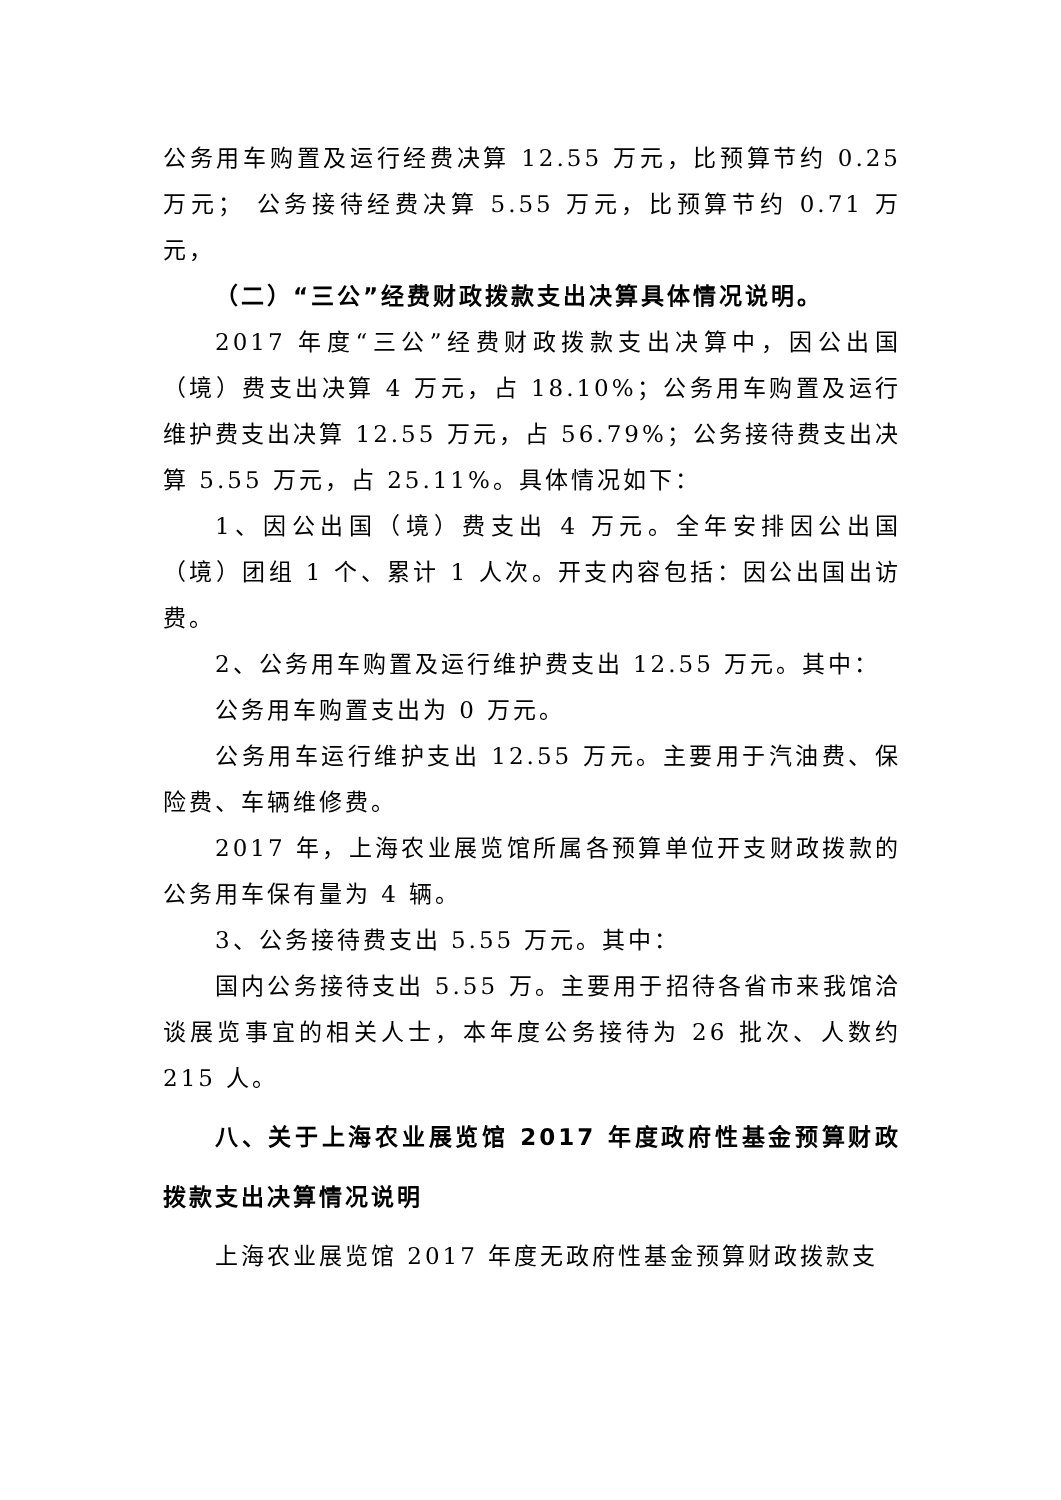公务用车购置及运行经费决算 12.55 万元，比预算节约 0.25 万元； 公务接待经费决算 5.55 万元，比预算节约 0.71 万元，
（二）“三公”经费财政拨款支出决算具体情况说明。
2017 年度“三公”经费财政拨款支出决算中，因公出国（境）费支出决算 4 万元，占 18.10%；公务用车购置及运行维护费支出决算 12.55 万元，占 56.79%；公务接待费支出决算 5.55 万元，占 25.11%。具体情况如下：
1、因公出国（境）费支出 4 万元。全年安排因公出国（境）团组 1 个、累计 1 人次。开支内容包括：因公出国出访费。
2、公务用车购置及运行维护费支出 12.55 万元。其中：
公务用车购置支出为 0 万元。
公务用车运行维护支出 12.55 万元。主要用于汽油费、保险费、车辆维修费。
2017 年，上海农业展览馆所属各预算单位开支财政拨款的公务用车保有量为 4 辆。
3、公务接待费支出 5.55 万元。其中：
国内公务接待支出 5.55 万。主要用于招待各省市来我馆洽谈展览事宜的相关人士，本年度公务接待为 26 批次、人数约 215 人。
八、关于上海农业展览馆 2017 年度政府性基金预算财政拨款支出决算情况说明
上海农业展览馆 2017 年度无政府性基金预算财政拨款支